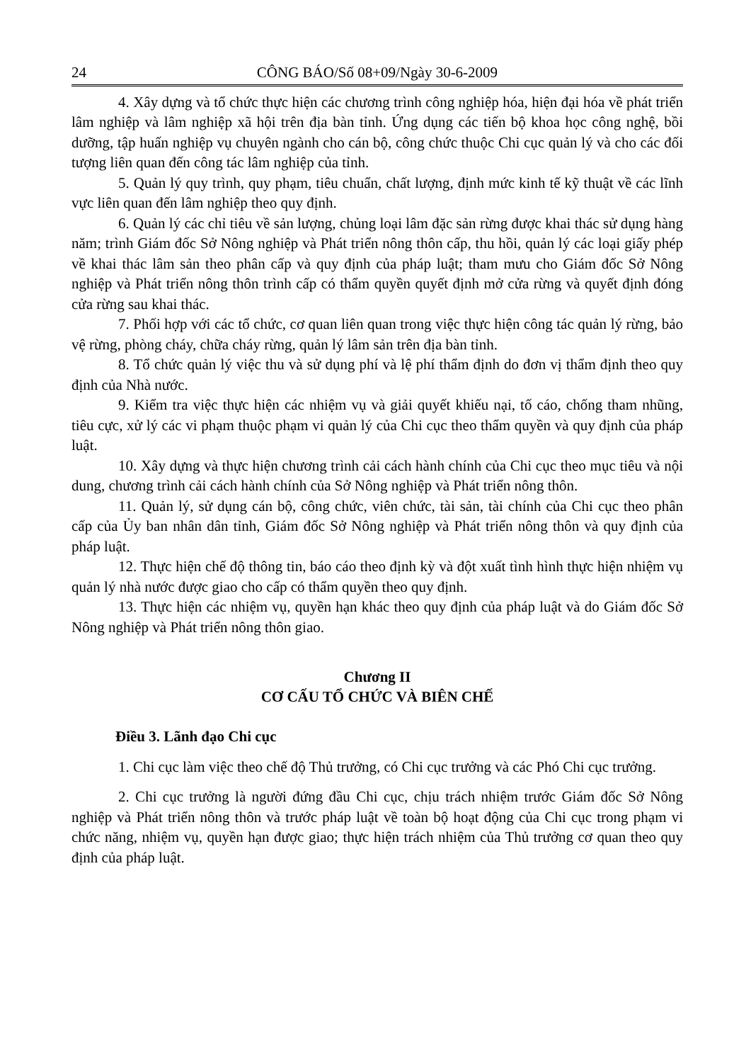24 CÔNG BÁO/Số 08+09/Ngày 30-6-2009
4. Xây dựng và tổ chức thực hiện các chương trình công nghiệp hóa, hiện đại hóa về phát triển lâm nghiệp và lâm nghiệp xã hội trên địa bàn tỉnh. Ứng dụng các tiến bộ khoa học công nghệ, bồi dưỡng, tập huấn nghiệp vụ chuyên ngành cho cán bộ, công chức thuộc Chi cục quản lý và cho các đối tượng liên quan đến công tác lâm nghiệp của tỉnh.
5. Quản lý quy trình, quy phạm, tiêu chuẩn, chất lượng, định mức kinh tế kỹ thuật về các lĩnh vực liên quan đến lâm nghiệp theo quy định.
6. Quản lý các chỉ tiêu về sản lượng, chủng loại lâm đặc sản rừng được khai thác sử dụng hàng năm; trình Giám đốc Sở Nông nghiệp và Phát triển nông thôn cấp, thu hồi, quản lý các loại giấy phép về khai thác lâm sản theo phân cấp và quy định của pháp luật; tham mưu cho Giám đốc Sở Nông nghiệp và Phát triển nông thôn trình cấp có thẩm quyền quyết định mở cửa rừng và quyết định đóng cửa rừng sau khai thác.
7. Phối hợp với các tổ chức, cơ quan liên quan trong việc thực hiện công tác quản lý rừng, bảo vệ rừng, phòng cháy, chữa cháy rừng, quản lý lâm sản trên địa bàn tỉnh.
8. Tổ chức quản lý việc thu và sử dụng phí và lệ phí thẩm định do đơn vị thẩm định theo quy định của Nhà nước.
9. Kiểm tra việc thực hiện các nhiệm vụ và giải quyết khiếu nại, tố cáo, chống tham nhũng, tiêu cực, xử lý các vi phạm thuộc phạm vi quản lý của Chi cục theo thẩm quyền và quy định của pháp luật.
10. Xây dựng và thực hiện chương trình cải cách hành chính của Chi cục theo mục tiêu và nội dung, chương trình cải cách hành chính của Sở Nông nghiệp và Phát triển nông thôn.
11. Quản lý, sử dụng cán bộ, công chức, viên chức, tài sản, tài chính của Chi cục theo phân cấp của Ủy ban nhân dân tỉnh, Giám đốc Sở Nông nghiệp và Phát triển nông thôn và quy định của pháp luật.
12. Thực hiện chế độ thông tin, báo cáo theo định kỳ và đột xuất tình hình thực hiện nhiệm vụ quản lý nhà nước được giao cho cấp có thẩm quyền theo quy định.
13. Thực hiện các nhiệm vụ, quyền hạn khác theo quy định của pháp luật và do Giám đốc Sở Nông nghiệp và Phát triển nông thôn giao.
Chương II
CƠ CẤU TỔ CHỨC VÀ BIÊN CHẾ
Điều 3. Lãnh đạo Chi cục
1. Chi cục làm việc theo chế độ Thủ trưởng, có Chi cục trưởng và các Phó Chi cục trưởng.
2. Chi cục trưởng là người đứng đầu Chi cục, chịu trách nhiệm trước Giám đốc Sở Nông nghiệp và Phát triển nông thôn và trước pháp luật về toàn bộ hoạt động của Chi cục trong phạm vi chức năng, nhiệm vụ, quyền hạn được giao; thực hiện trách nhiệm của Thủ trưởng cơ quan theo quy định của pháp luật.